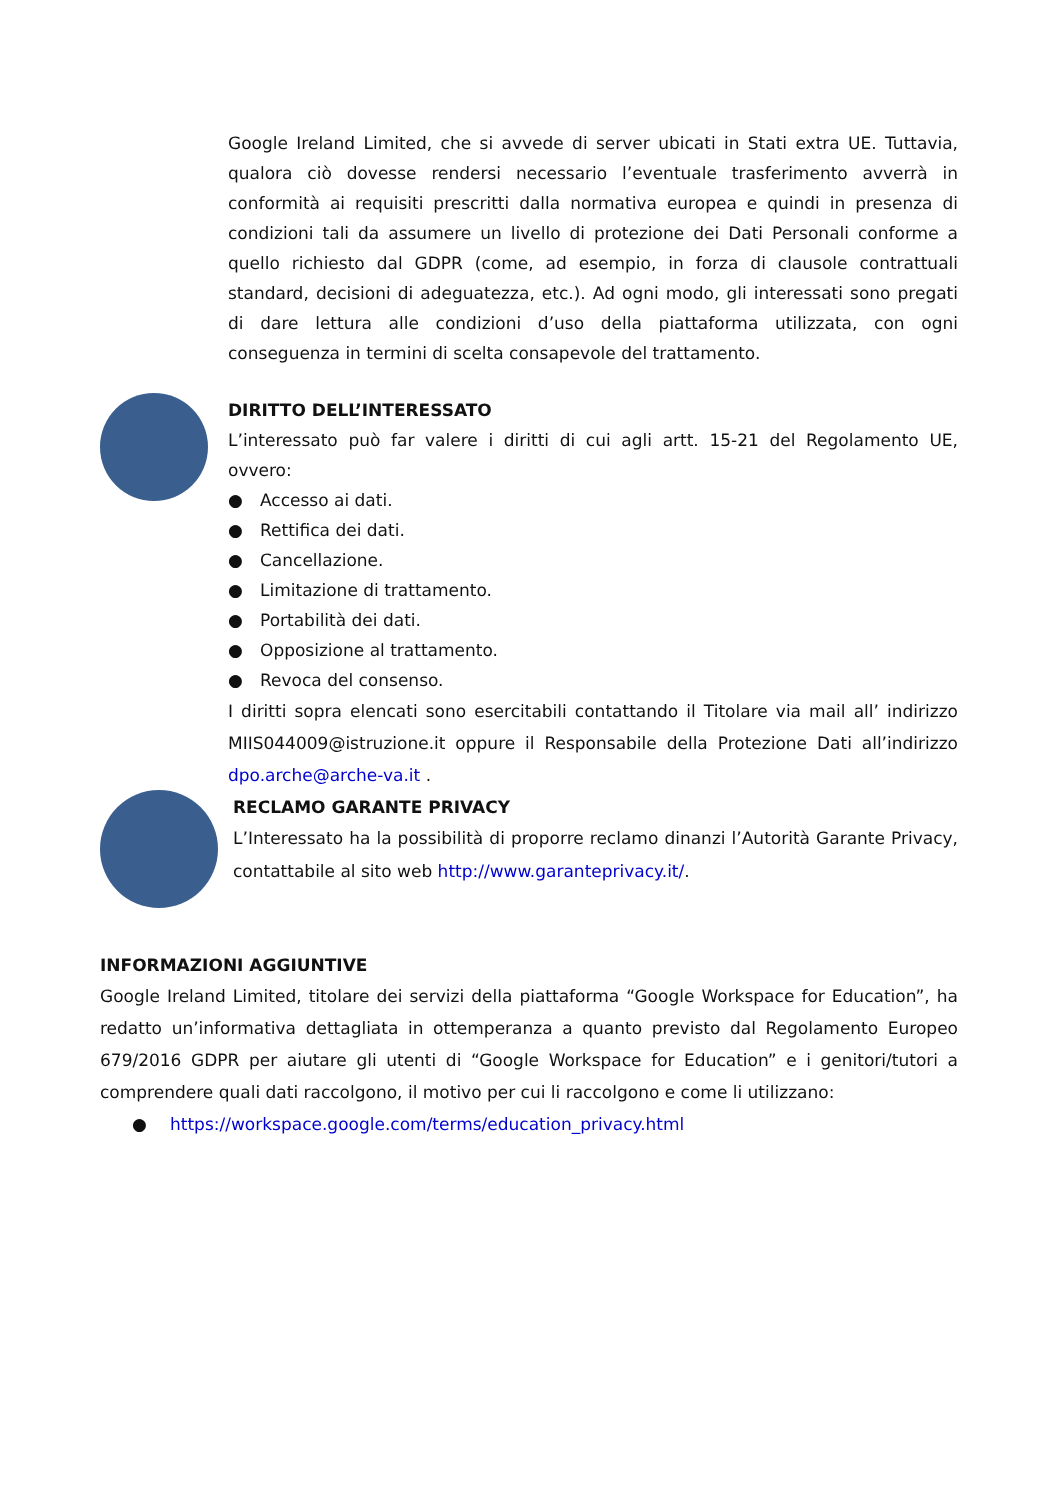Google Ireland Limited, che si avvede di server ubicati in Stati extra UE. Tuttavia, qualora ciò dovesse rendersi necessario l’eventuale trasferimento avverrà in conformità ai requisiti prescritti dalla normativa europea e quindi in presenza di condizioni tali da assumere un livello di protezione dei Dati Personali conforme a quello richiesto dal GDPR (come, ad esempio, in forza di clausole contrattuali standard, decisioni di adeguatezza, etc.). Ad ogni modo, gli interessati sono pregati di dare lettura alle condizioni d’uso della piattaforma utilizzata, con ogni conseguenza in termini di scelta consapevole del trattamento.
DIRITTO DELL’INTERESSATO
L’interessato può far valere i diritti di cui agli artt. 15-21 del Regolamento UE, ovvero:
● Accesso ai dati.
● Rettifica dei dati.
● Cancellazione.
● Limitazione di trattamento.
● Portabilità dei dati.
● Opposizione al trattamento.
● Revoca del consenso.
I diritti sopra elencati sono esercitabili contattando il Titolare via mail all’ indirizzo MIIS044009@istruzione.it oppure il Responsabile della Protezione Dati all’indirizzo dpo.arche@arche-va.it .
RECLAMO GARANTE PRIVACY
L’Interessato ha la possibilità di proporre reclamo dinanzi l’Autorità Garante Privacy, contattabile al sito web http://www.garanteprivacy.it/.
INFORMAZIONI AGGIUNTIVE
Google Ireland Limited, titolare dei servizi della piattaforma “Google Workspace for Education”, ha redatto un’informativa dettagliata in ottemperanza a quanto previsto dal Regolamento Europeo 679/2016 GDPR per aiutare gli utenti di “Google Workspace for Education” e i genitori/tutori a comprendere quali dati raccolgono, il motivo per cui li raccolgono e come li utilizzano:
● https://workspace.google.com/terms/education_privacy.html